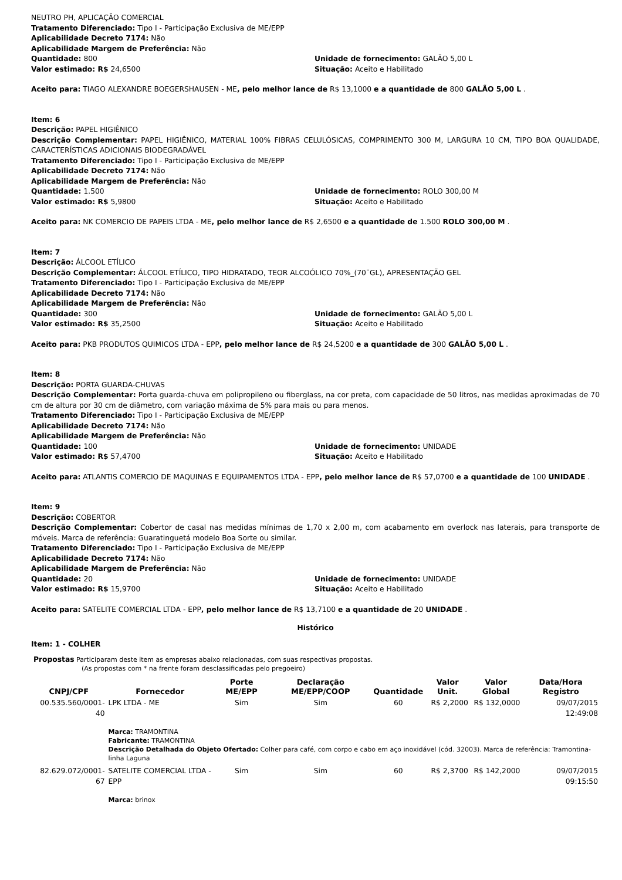NEUTRO PH, APLICAÇÃO COMERCIAL
Tratamento Diferenciado: Tipo I - Participação Exclusiva de ME/EPP
Aplicabilidade Decreto 7174: Não
Aplicabilidade Margem de Preferência: Não
Quantidade: 800 Unidade de fornecimento: GALÃO 5,00 L
Valor estimado: R$ 24,6500 Situação: Aceito e Habilitado
Aceito para: TIAGO ALEXANDRE BOEGERSHAUSEN - ME, pelo melhor lance de R$ 13,1000 e a quantidade de 800 GALÃO 5,00 L .
Item: 6
Descrição: PAPEL HIGIÊNICO
Descrição Complementar: PAPEL HIGIÊNICO, MATERIAL 100% FIBRAS CELULÓSICAS, COMPRIMENTO 300 M, LARGURA 10 CM, TIPO BOA QUALIDADE, CARACTERÍSTICAS ADICIONAIS BIODEGRADÁVEL
Tratamento Diferenciado: Tipo I - Participação Exclusiva de ME/EPP
Aplicabilidade Decreto 7174: Não
Aplicabilidade Margem de Preferência: Não
Quantidade: 1.500 Unidade de fornecimento: ROLO 300,00 M
Valor estimado: R$ 5,9800 Situação: Aceito e Habilitado
Aceito para: NK COMERCIO DE PAPEIS LTDA - ME, pelo melhor lance de R$ 2,6500 e a quantidade de 1.500 ROLO 300,00 M .
Item: 7
Descrição: ÁLCOOL ETÍLICO
Descrição Complementar: ÁLCOOL ETÍLICO, TIPO HIDRATADO, TEOR ALCOÓLICO 70%_(70¨GL), APRESENTAÇÃO GEL
Tratamento Diferenciado: Tipo I - Participação Exclusiva de ME/EPP
Aplicabilidade Decreto 7174: Não
Aplicabilidade Margem de Preferência: Não
Quantidade: 300 Unidade de fornecimento: GALÃO 5,00 L
Valor estimado: R$ 35,2500 Situação: Aceito e Habilitado
Aceito para: PKB PRODUTOS QUIMICOS LTDA - EPP, pelo melhor lance de R$ 24,5200 e a quantidade de 300 GALÃO 5,00 L .
Item: 8
Descrição: PORTA GUARDA-CHUVAS
Descrição Complementar: Porta guarda-chuva em polipropileno ou fiberglass, na cor preta, com capacidade de 50 litros, nas medidas aproximadas de 70 cm de altura por 30 cm de diâmetro, com variação máxima de 5% para mais ou para menos.
Tratamento Diferenciado: Tipo I - Participação Exclusiva de ME/EPP
Aplicabilidade Decreto 7174: Não
Aplicabilidade Margem de Preferência: Não
Quantidade: 100 Unidade de fornecimento: UNIDADE
Valor estimado: R$ 57,4700 Situação: Aceito e Habilitado
Aceito para: ATLANTIS COMERCIO DE MAQUINAS E EQUIPAMENTOS LTDA - EPP, pelo melhor lance de R$ 57,0700 e a quantidade de 100 UNIDADE .
Item: 9
Descrição: COBERTOR
Descrição Complementar: Cobertor de casal nas medidas mínimas de 1,70 x 2,00 m, com acabamento em overlock nas laterais, para transporte de móveis. Marca de referência: Guaratinguetá modelo Boa Sorte ou similar.
Tratamento Diferenciado: Tipo I - Participação Exclusiva de ME/EPP
Aplicabilidade Decreto 7174: Não
Aplicabilidade Margem de Preferência: Não
Quantidade: 20 Unidade de fornecimento: UNIDADE
Valor estimado: R$ 15,9700 Situação: Aceito e Habilitado
Aceito para: SATELITE COMERCIAL LTDA - EPP, pelo melhor lance de R$ 13,7100 e a quantidade de 20 UNIDADE .
Histórico
Item: 1 - COLHER
Propostas Participaram deste item as empresas abaixo relacionadas, com suas respectivas propostas.
(As propostas com * na frente foram desclassificadas pelo pregoeiro)
| CNPJ/CPF | Fornecedor | Porte ME/EPP | Declaração ME/EPP/COOP | Quantidade | Valor Unit. | Valor Global | Data/Hora Registro |
| --- | --- | --- | --- | --- | --- | --- | --- |
| 00.535.560/0001-40 | LPK LTDA - ME | Sim | Sim | 60 | R$ 2,2000 | R$ 132,0000 | 09/07/2015 12:49:08 |
| | Marca: TRAMONTINA Fabricante: TRAMONTINA Descrição Detalhada do Objeto Ofertado: Colher para café, com corpo e cabo em aço inoxidável (cód. 32003). Marca de referência: Tramontina- linha Laguna | | | | | | |
| 82.629.072/0001-67 | SATELITE COMERCIAL LTDA - EPP | Sim | Sim | 60 | R$ 2,3700 | R$ 142,2000 | 09/07/2015 09:15:50 |
| | Marca: brinox | | | | | | |